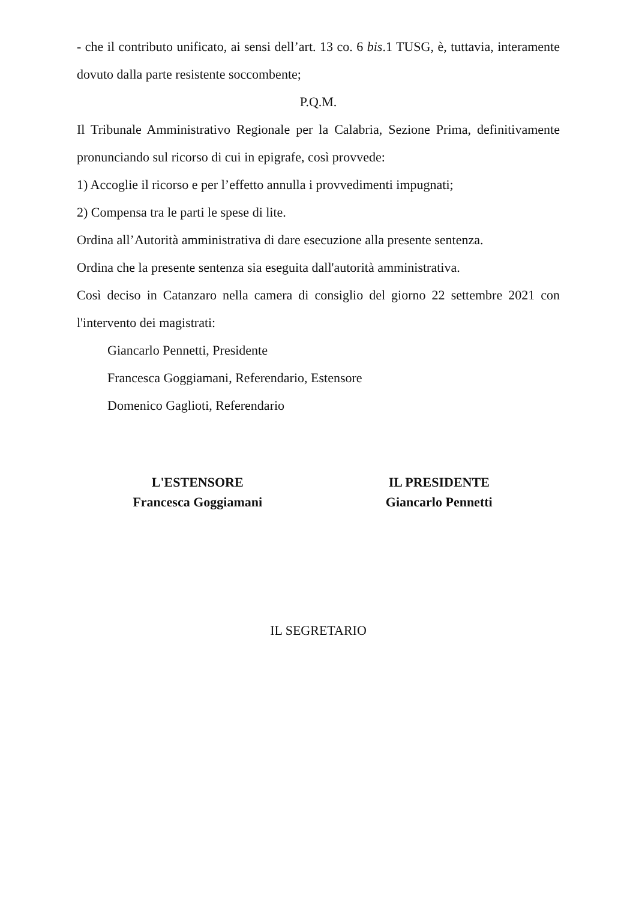- che il contributo unificato, ai sensi dell’art. 13 co. 6 bis.1 TUSG, è, tuttavia, interamente dovuto dalla parte resistente soccombente;
P.Q.M.
Il Tribunale Amministrativo Regionale per la Calabria, Sezione Prima, definitivamente pronunciando sul ricorso di cui in epigrafe, così provvede:
1) Accoglie il ricorso e per l’effetto annulla i provvedimenti impugnati;
2) Compensa tra le parti le spese di lite.
Ordina all’Autorità amministrativa di dare esecuzione alla presente sentenza.
Ordina che la presente sentenza sia eseguita dall'autorità amministrativa.
Così deciso in Catanzaro nella camera di consiglio del giorno 22 settembre 2021 con l'intervento dei magistrati:
Giancarlo Pennetti, Presidente
Francesca Goggiamani, Referendario, Estensore
Domenico Gaglioti, Referendario
L'ESTENSORE
Francesca Goggiamani
IL PRESIDENTE
Giancarlo Pennetti
IL SEGRETARIO